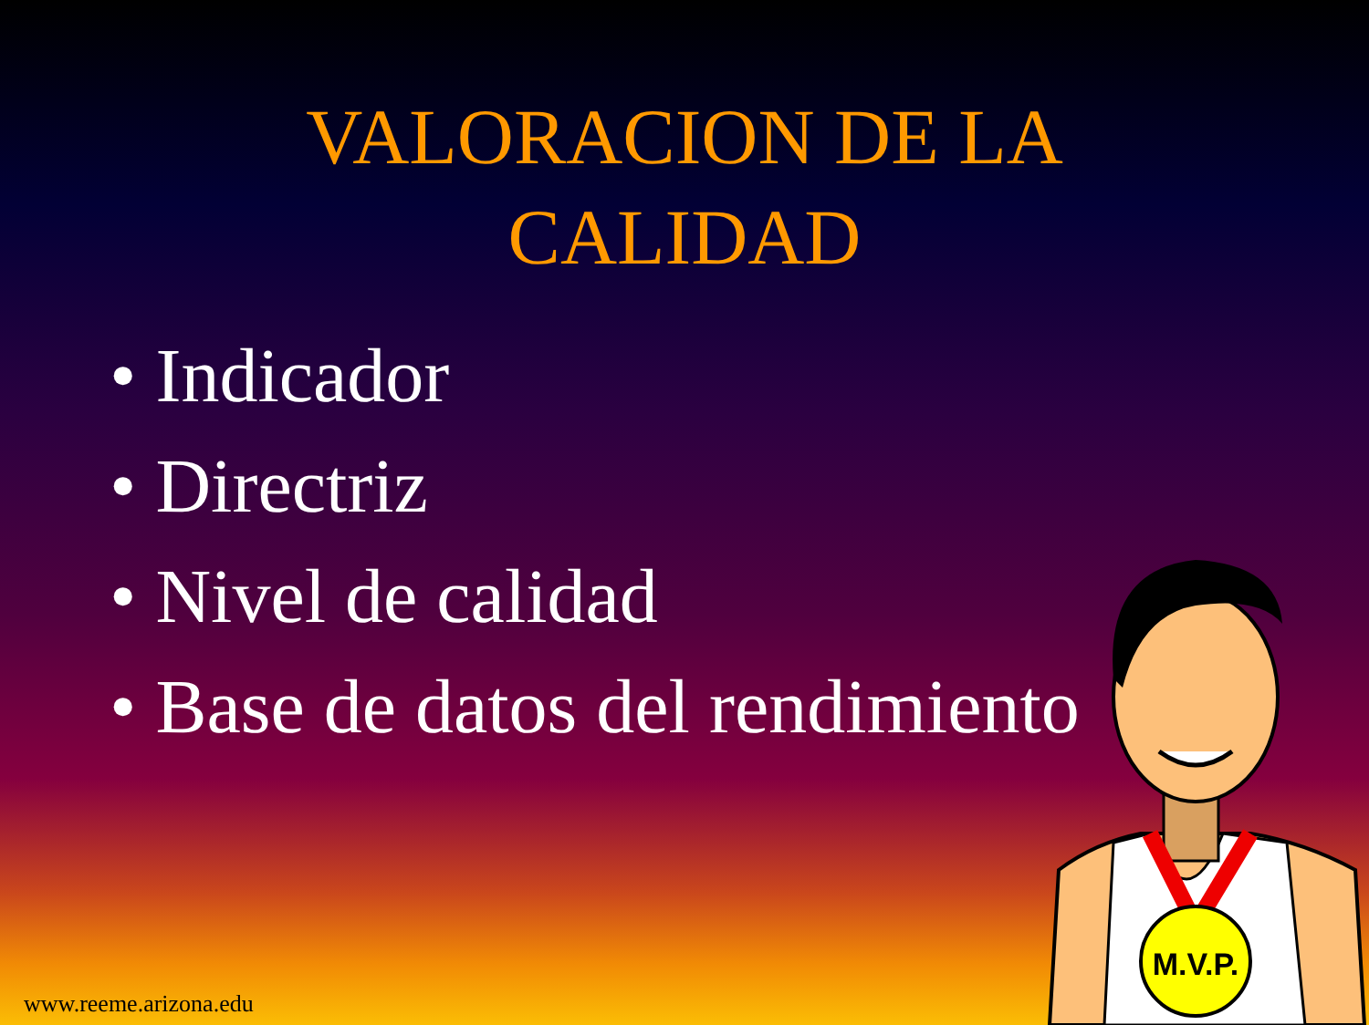VALORACION DE LA
CALIDAD
• Indicador
• Directriz
• Nivel de calidad
• Base de datos del rendimiento
M.V.P.
www.reeme.arizona.edu